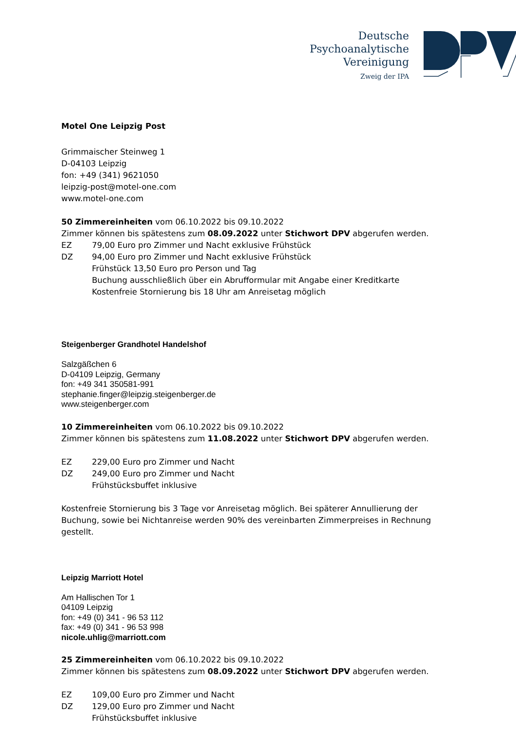Deutsche
Psychoanalytische
Vereinigung
Zweig der IPA
Motel One Leipzig Post
Grimmaischer Steinweg 1
D-04103 Leipzig
fon: +49 (341) 9621050
leipzig-post@motel-one.com
www.motel-one.com
50 Zimmereinheiten vom 06.10.2022 bis 09.10.2022
Zimmer können bis spätestens zum 08.09.2022 unter Stichwort DPV abgerufen werden.
EZ 79,00 Euro pro Zimmer und Nacht exklusive Frühstück
DZ 94,00 Euro pro Zimmer und Nacht exklusive Frühstück
Frühstück 13,50 Euro pro Person und Tag
Buchung ausschließlich über ein Abrufformular mit Angabe einer Kreditkarte
Kostenfreie Stornierung bis 18 Uhr am Anreisetag möglich
Steigenberger Grandhotel Handelshof
Salzgäßchen 6
D-04109 Leipzig, Germany
fon: +49 341 350581-991
stephanie.finger@leipzig.steigenberger.de
www.steigenberger.com
10 Zimmereinheiten vom 06.10.2022 bis 09.10.2022
Zimmer können bis spätestens zum 11.08.2022 unter Stichwort DPV abgerufen werden.
EZ 229,00 Euro pro Zimmer und Nacht
DZ 249,00 Euro pro Zimmer und Nacht
Frühstücksbuffet inklusive
Kostenfreie Stornierung bis 3 Tage vor Anreisetag möglich. Bei späterer Annullierung der Buchung, sowie bei Nichtanreise werden 90% des vereinbarten Zimmerpreises in Rechnung gestellt.
Leipzig Marriott Hotel
Am Hallischen Tor 1
04109 Leipzig
fon: +49 (0) 341 - 96 53 112
fax: +49 (0) 341 - 96 53 998
nicole.uhlig@marriott.com
25 Zimmereinheiten vom 06.10.2022 bis 09.10.2022
Zimmer können bis spätestens zum 08.09.2022 unter Stichwort DPV abgerufen werden.
EZ 109,00 Euro pro Zimmer und Nacht
DZ 129,00 Euro pro Zimmer und Nacht
Frühstücksbuffet inklusive